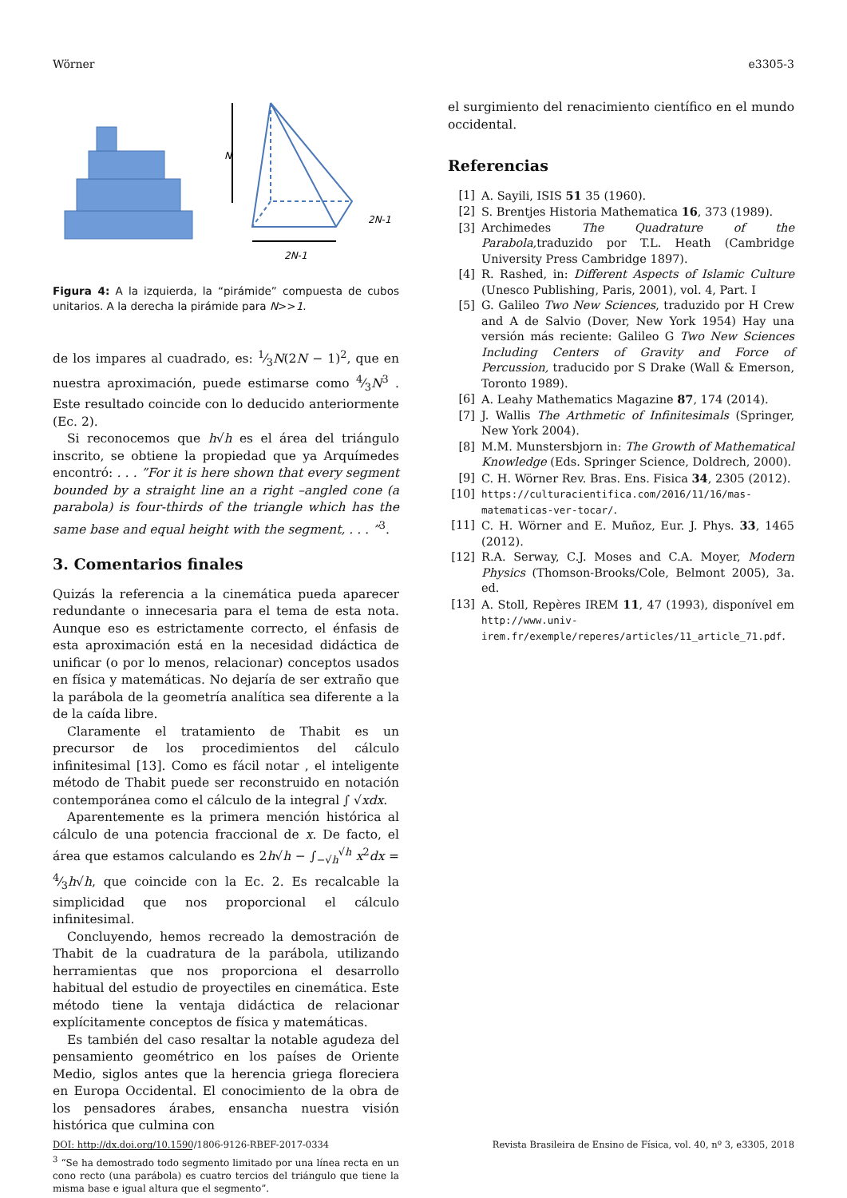Wörner e3305-3
N
2N-1
2N-1
Figura 4: A la izquierda, la “pirámide” compuesta de cubos unitarios. A la derecha la pirámide para N>>1.
de los impares al cuadrado, es: 1⁄3N(2N − 1)<sup>2</sup>, que en nuestra aproximación, puede estimarse como 4⁄3N<sup>3</sup> . Este resultado coincide con lo deducido anteriormente (Ec. 2).
Si reconocemos que h√h es el área del triángulo inscrito, se obtiene la propiedad que ya Arquímedes encontró: . . . ”For it is here shown that every segment bounded by a straight line an a right –angled cone (a parabola) is four-thirds of the triangle which has the same base and equal height with the segment, . . . ”<sup>3</sup>.
3. Comentarios finales
Quizás la referencia a la cinemática pueda aparecer redundante o innecesaria para el tema de esta nota. Aunque eso es estrictamente correcto, el énfasis de esta aproximación está en la necesidad didáctica de unificar (o por lo menos, relacionar) conceptos usados en física y matemáticas. No dejaría de ser extraño que la parábola de la geometría analítica sea diferente a la de la caída libre.
Claramente el tratamiento de Thabit es un precursor de los procedimientos del cálculo infinitesimal [13]. Como es fácil notar , el inteligente método de Thabit puede ser reconstruido en notación contemporánea como el cálculo de la integral ∫ √xdx.
Aparentemente es la primera mención histórica al cálculo de una potencia fraccional de x. De facto, el área que estamos calculando es 2h√h − ∫<sub>−√h</sub><sup>√h</sup> x<sup>2</sup>dx = 4⁄3h√h, que coincide con la Ec. 2. Es recalcable la simplicidad que nos proporcional el cálculo infinitesimal.
Concluyendo, hemos recreado la demostración de Thabit de la cuadratura de la parábola, utilizando herramientas que nos proporciona el desarrollo habitual del estudio de proyectiles en cinemática. Este método tiene la ventaja didáctica de relacionar explícitamente conceptos de física y matemáticas.
Es también del caso resaltar la notable agudeza del pensamiento geométrico en los países de Oriente Medio, siglos antes que la herencia griega floreciera en Europa Occidental. El conocimiento de la obra de los pensadores árabes, ensancha nuestra visión histórica que culmina con
<sup>3</sup> “Se ha demostrado todo segmento limitado por una línea recta en un cono recto (una parábola) es cuatro tercios del triángulo que tiene la misma base e igual altura que el segmento”.
el surgimiento del renacimiento científico en el mundo occidental.
Referencias
[1] A. Sayili, ISIS 51 35 (1960).
[2] S. Brentjes Historia Mathematica 16, 373 (1989).
[3] Archimedes The Quadrature of the Parabola, traduzido por T.L. Heath (Cambridge University Press Cambridge 1897).
[4] R. Rashed, in: Different Aspects of Islamic Culture (Unesco Publishing, Paris, 2001), vol. 4, Part. I
[5] G. Galileo Two New Sciences, traduzido por H Crew and A de Salvio (Dover, New York 1954) Hay una versión más reciente: Galileo G Two New Sciences Including Centers of Gravity and Force of Percussion, traducido por S Drake (Wall & Emerson, Toronto 1989).
[6] A. Leahy Mathematics Magazine 87, 174 (2014).
[7] J. Wallis The Arthmetic of Infinitesimals (Springer, New York 2004).
[8] M.M. Munstersbjorn in: The Growth of Mathematical Knowledge (Eds. Springer Science, Doldrech, 2000).
[9] C. H. Wörner Rev. Bras. Ens. Fisica 34, 2305 (2012).
[10] https://culturacientifica.com/2016/11/16/mas-matematicas-ver-tocar/.
[11] C. H. Wörner and E. Muñoz, Eur. J. Phys. 33, 1465 (2012).
[12] R.A. Serway, C.J. Moses and C.A. Moyer, Modern Physics (Thomson-Brooks/Cole, Belmont 2005), 3a. ed.
[13] A. Stoll, Repères IREM 11, 47 (1993), disponível em http://www.univ-irem.fr/exemple/reperes/articles/11_article_71.pdf.
DOI: http://dx.doi.org/10.1590/1806-9126-RBEF-2017-0334 Revista Brasileira de Ensino de Física, vol. 40, nº 3, e3305, 2018